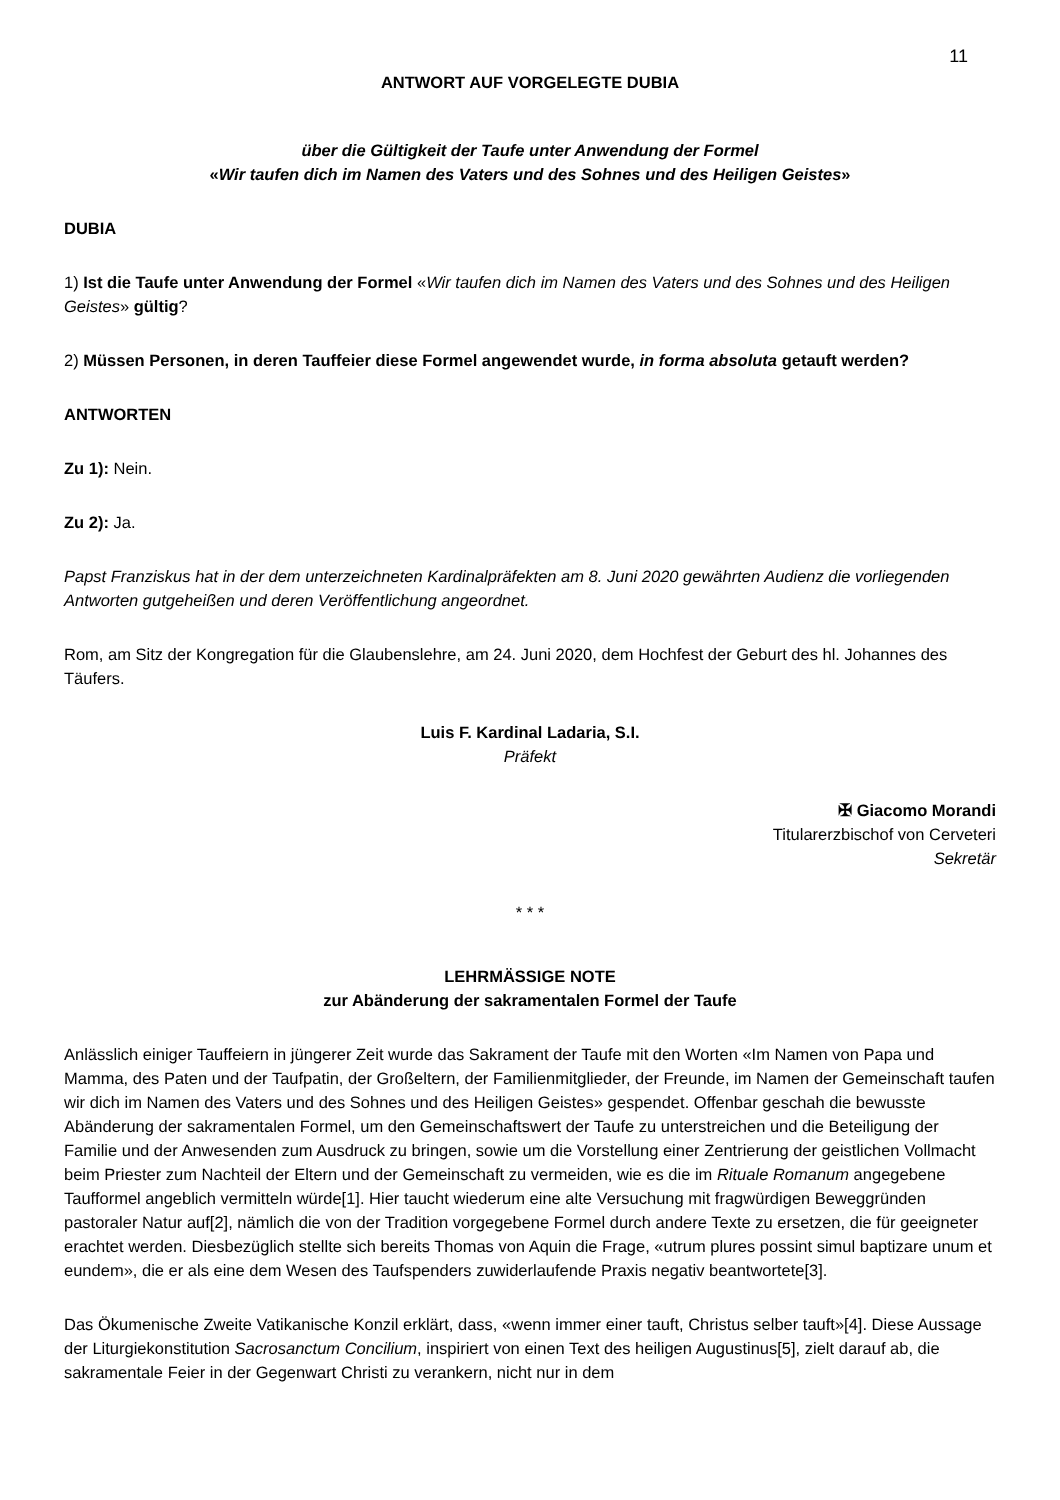11
ANTWORT AUF VORGELEGTE DUBIA
über die Gültigkeit der Taufe unter Anwendung der Formel
«Wir taufen dich im Namen des Vaters und des Sohnes und des Heiligen Geistes»
DUBIA
1) Ist die Taufe unter Anwendung der Formel «Wir taufen dich im Namen des Vaters und des Sohnes und des Heiligen Geistes» gültig?
2) Müssen Personen, in deren Tauffeier diese Formel angewendet wurde, in forma absoluta getauft werden?
ANTWORTEN
Zu 1): Nein.
Zu 2): Ja.
Papst Franziskus hat in der dem unterzeichneten Kardinalpräfekten am 8. Juni 2020 gewährten Audienz die vorliegenden Antworten gutgeheißen und deren Veröffentlichung angeordnet.
Rom, am Sitz der Kongregation für die Glaubenslehre, am 24. Juni 2020, dem Hochfest der Geburt des hl. Johannes des Täufers.
Luis F. Kardinal Ladaria, S.I.
Präfekt
✠ Giacomo Morandi
Titularerzbischof von Cerveteri
Sekretär
* * *
LEHRMÄSSIGE NOTE
zur Abänderung der sakramentalen Formel der Taufe
Anlässlich einiger Tauffeiern in jüngerer Zeit wurde das Sakrament der Taufe mit den Worten «Im Namen von Papa und Mamma, des Paten und der Taufpatin, der Großeltern, der Familienmitglieder, der Freunde, im Namen der Gemeinschaft taufen wir dich im Namen des Vaters und des Sohnes und des Heiligen Geistes» gespendet. Offenbar geschah die bewusste Abänderung der sakramentalen Formel, um den Gemeinschaftswert der Taufe zu unterstreichen und die Beteiligung der Familie und der Anwesenden zum Ausdruck zu bringen, sowie um die Vorstellung einer Zentrierung der geistlichen Vollmacht beim Priester zum Nachteil der Eltern und der Gemeinschaft zu vermeiden, wie es die im Rituale Romanum angegebene Taufformel angeblich vermitteln würde[1]. Hier taucht wiederum eine alte Versuchung mit fragwürdigen Beweggründen pastoraler Natur auf[2], nämlich die von der Tradition vorgegebene Formel durch andere Texte zu ersetzen, die für geeigneter erachtet werden. Diesbezüglich stellte sich bereits Thomas von Aquin die Frage, «utrum plures possint simul baptizare unum et eundem», die er als eine dem Wesen des Taufspenders zuwiderlaufende Praxis negativ beantwortete[3].
Das Ökumenische Zweite Vatikanische Konzil erklärt, dass, «wenn immer einer tauft, Christus selber tauft»[4]. Diese Aussage der Liturgiekonstitution Sacrosanctum Concilium, inspiriert von einen Text des heiligen Augustinus[5], zielt darauf ab, die sakramentale Feier in der Gegenwart Christi zu verankern, nicht nur in dem